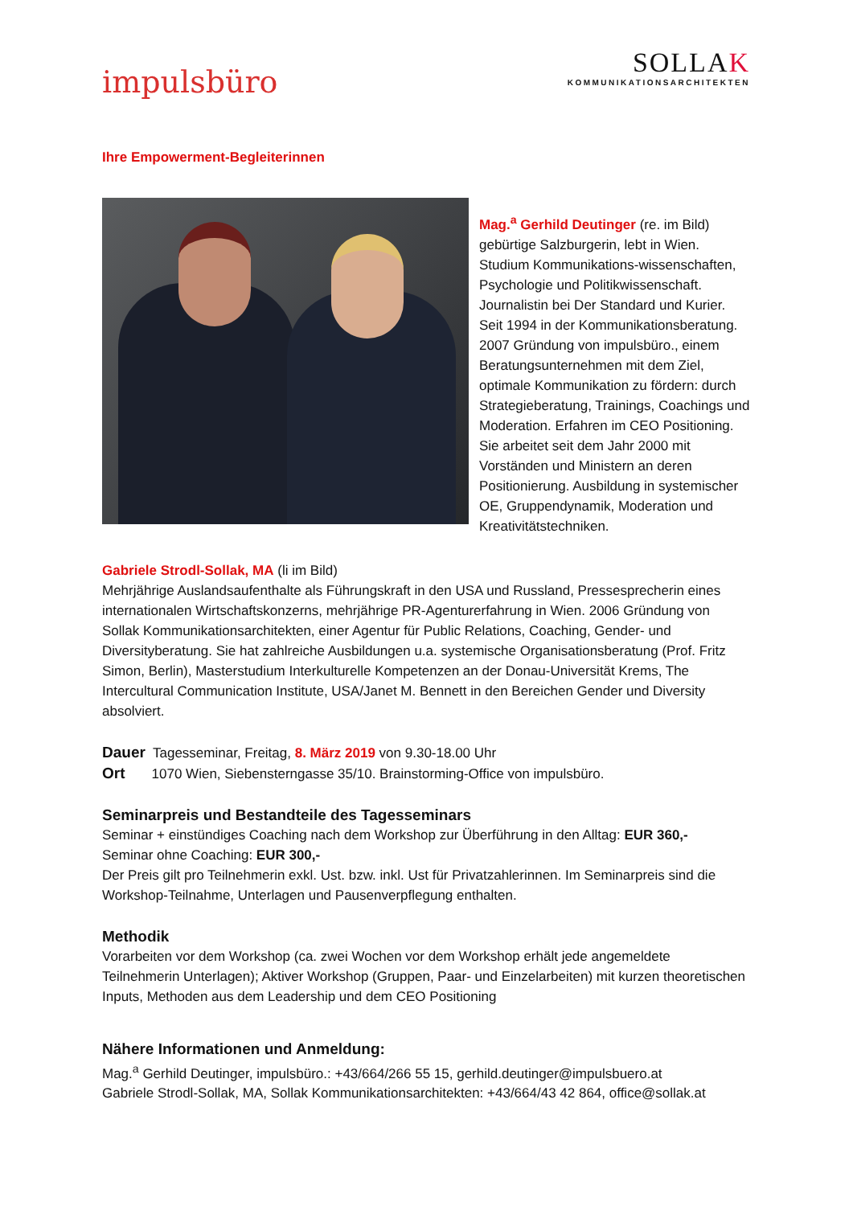impulsbüro
SOLLAK
KOMMUNIKATIONSARCHITEKTEN
Ihre Empowerment-Begleiterinnen
Mag.<sup>a</sup> Gerhild Deutinger (re. im Bild) gebürtige Salzburgerin, lebt in Wien. Studium Kommunikations-wissenschaften, Psychologie und Politikwissenschaft. Journalistin bei Der Standard und Kurier. Seit 1994 in der Kommunikationsberatung. 2007 Gründung von impulsbüro., einem Beratungsunternehmen mit dem Ziel, optimale Kommunikation zu fördern: durch Strategieberatung, Trainings, Coachings und Moderation. Erfahren im CEO Positioning. Sie arbeitet seit dem Jahr 2000 mit Vorständen und Ministern an deren Positionierung. Ausbildung in systemischer OE, Gruppendynamik, Moderation und Kreativitätstechniken.
Gabriele Strodl-Sollak, MA (li im Bild)
Mehrjährige Auslandsaufenthalte als Führungskraft in den USA und Russland, Pressesprecherin eines internationalen Wirtschaftskonzerns, mehrjährige PR-Agenturerfahrung in Wien. 2006 Gründung von Sollak Kommunikationsarchitekten, einer Agentur für Public Relations, Coaching, Gender- und Diversityberatung. Sie hat zahlreiche Ausbildungen u.a. systemische Organisationsberatung (Prof. Fritz Simon, Berlin), Masterstudium Interkulturelle Kompetenzen an der Donau-Universität Krems, The Intercultural Communication Institute, USA/Janet M. Bennett in den Bereichen Gender und Diversity absolviert.
Dauer Tagesseminar, Freitag, 8. März 2019 von 9.30-18.00 Uhr
Ort 1070 Wien, Siebensterngasse 35/10. Brainstorming-Office von impulsbüro.
Seminarpreis und Bestandteile des Tagesseminars
Seminar + einstündiges Coaching nach dem Workshop zur Überführung in den Alltag: EUR 360,-
Seminar ohne Coaching: EUR 300,-
Der Preis gilt pro Teilnehmerin exkl. Ust. bzw. inkl. Ust für Privatzahlerinnen. Im Seminarpreis sind die Workshop-Teilnahme, Unterlagen und Pausenverpflegung enthalten.
Methodik
Vorarbeiten vor dem Workshop (ca. zwei Wochen vor dem Workshop erhält jede angemeldete Teilnehmerin Unterlagen); Aktiver Workshop (Gruppen, Paar- und Einzelarbeiten) mit kurzen theoretischen Inputs, Methoden aus dem Leadership und dem CEO Positioning
Nähere Informationen und Anmeldung:
Mag.<sup>a</sup> Gerhild Deutinger, impulsbüro.: +43/664/266 55 15, gerhild.deutinger@impulsbuero.at
Gabriele Strodl-Sollak, MA, Sollak Kommunikationsarchitekten: +43/664/43 42 864, office@sollak.at